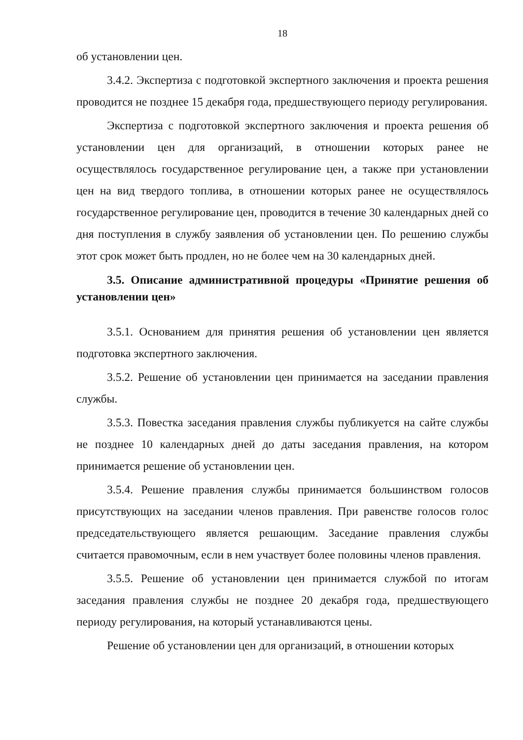18
об установлении цен.
3.4.2. Экспертиза с подготовкой экспертного заключения и проекта решения проводится не позднее 15 декабря года, предшествующего периоду регулирования.
Экспертиза с подготовкой экспертного заключения и проекта решения об установлении цен для организаций, в отношении которых ранее не осуществлялось государственное регулирование цен, а также при установлении цен на вид твердого топлива, в отношении которых ранее не осуществлялось государственное регулирование цен, проводится в течение 30 календарных дней со дня поступления в службу заявления об установлении цен. По решению службы этот срок может быть продлен, но не более чем на 30 календарных дней.
3.5. Описание административной процедуры «Принятие решения об установлении цен»
3.5.1. Основанием для принятия решения об установлении цен является подготовка экспертного заключения.
3.5.2. Решение об установлении цен принимается на заседании правления службы.
3.5.3. Повестка заседания правления службы публикуется на сайте службы не позднее 10 календарных дней до даты заседания правления, на котором принимается решение об установлении цен.
3.5.4. Решение правления службы принимается большинством голосов присутствующих на заседании членов правления. При равенстве голосов голос председательствующего является решающим. Заседание правления службы считается правомочным, если в нем участвует более половины членов правления.
3.5.5. Решение об установлении цен принимается службой по итогам заседания правления службы не позднее 20 декабря года, предшествующего периоду регулирования, на который устанавливаются цены.
Решение об установлении цен для организаций, в отношении которых